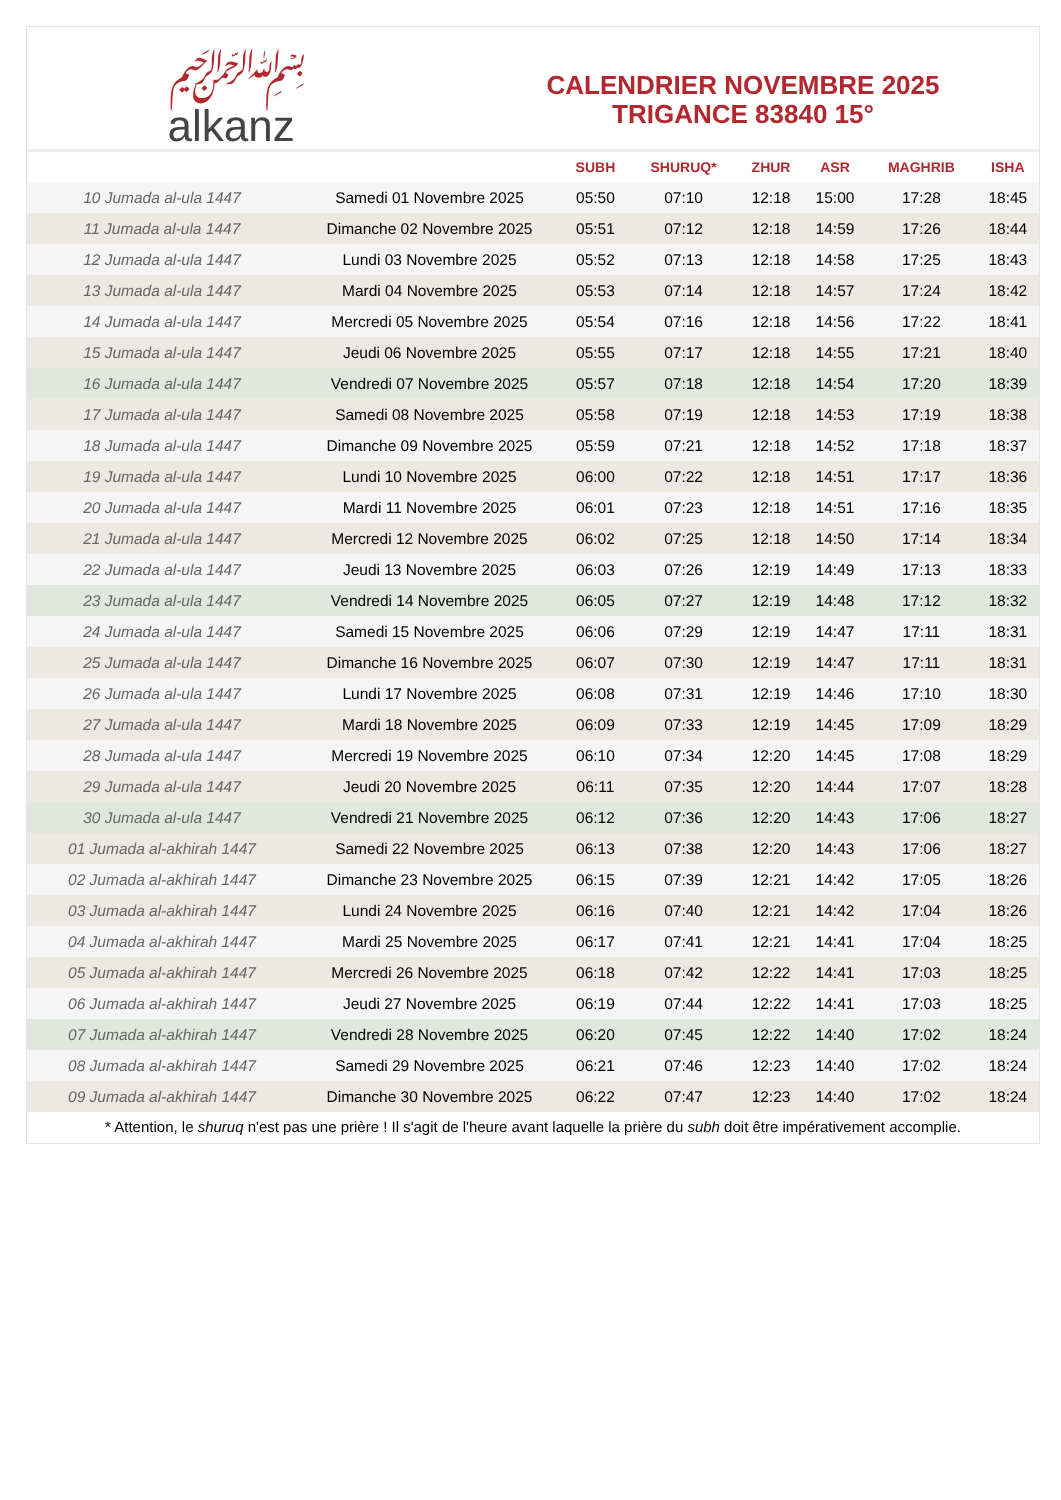﷽
alkanz
CALENDRIER NOVEMBRE 2025
TRIGANCE 83840 15°
| | | SUBH | SHURUQ* | ZHUR | ASR | MAGHRIB | ISHA |
| --- | --- | --- | --- | --- | --- | --- | --- |
| 10 Jumada al-ula 1447 | Samedi 01 Novembre 2025 | 05:50 | 07:10 | 12:18 | 15:00 | 17:28 | 18:45 |
| 11 Jumada al-ula 1447 | Dimanche 02 Novembre 2025 | 05:51 | 07:12 | 12:18 | 14:59 | 17:26 | 18:44 |
| 12 Jumada al-ula 1447 | Lundi 03 Novembre 2025 | 05:52 | 07:13 | 12:18 | 14:58 | 17:25 | 18:43 |
| 13 Jumada al-ula 1447 | Mardi 04 Novembre 2025 | 05:53 | 07:14 | 12:18 | 14:57 | 17:24 | 18:42 |
| 14 Jumada al-ula 1447 | Mercredi 05 Novembre 2025 | 05:54 | 07:16 | 12:18 | 14:56 | 17:22 | 18:41 |
| 15 Jumada al-ula 1447 | Jeudi 06 Novembre 2025 | 05:55 | 07:17 | 12:18 | 14:55 | 17:21 | 18:40 |
| 16 Jumada al-ula 1447 | Vendredi 07 Novembre 2025 | 05:57 | 07:18 | 12:18 | 14:54 | 17:20 | 18:39 |
| 17 Jumada al-ula 1447 | Samedi 08 Novembre 2025 | 05:58 | 07:19 | 12:18 | 14:53 | 17:19 | 18:38 |
| 18 Jumada al-ula 1447 | Dimanche 09 Novembre 2025 | 05:59 | 07:21 | 12:18 | 14:52 | 17:18 | 18:37 |
| 19 Jumada al-ula 1447 | Lundi 10 Novembre 2025 | 06:00 | 07:22 | 12:18 | 14:51 | 17:17 | 18:36 |
| 20 Jumada al-ula 1447 | Mardi 11 Novembre 2025 | 06:01 | 07:23 | 12:18 | 14:51 | 17:16 | 18:35 |
| 21 Jumada al-ula 1447 | Mercredi 12 Novembre 2025 | 06:02 | 07:25 | 12:18 | 14:50 | 17:14 | 18:34 |
| 22 Jumada al-ula 1447 | Jeudi 13 Novembre 2025 | 06:03 | 07:26 | 12:19 | 14:49 | 17:13 | 18:33 |
| 23 Jumada al-ula 1447 | Vendredi 14 Novembre 2025 | 06:05 | 07:27 | 12:19 | 14:48 | 17:12 | 18:32 |
| 24 Jumada al-ula 1447 | Samedi 15 Novembre 2025 | 06:06 | 07:29 | 12:19 | 14:47 | 17:11 | 18:31 |
| 25 Jumada al-ula 1447 | Dimanche 16 Novembre 2025 | 06:07 | 07:30 | 12:19 | 14:47 | 17:11 | 18:31 |
| 26 Jumada al-ula 1447 | Lundi 17 Novembre 2025 | 06:08 | 07:31 | 12:19 | 14:46 | 17:10 | 18:30 |
| 27 Jumada al-ula 1447 | Mardi 18 Novembre 2025 | 06:09 | 07:33 | 12:19 | 14:45 | 17:09 | 18:29 |
| 28 Jumada al-ula 1447 | Mercredi 19 Novembre 2025 | 06:10 | 07:34 | 12:20 | 14:45 | 17:08 | 18:29 |
| 29 Jumada al-ula 1447 | Jeudi 20 Novembre 2025 | 06:11 | 07:35 | 12:20 | 14:44 | 17:07 | 18:28 |
| 30 Jumada al-ula 1447 | Vendredi 21 Novembre 2025 | 06:12 | 07:36 | 12:20 | 14:43 | 17:06 | 18:27 |
| 01 Jumada al-akhirah 1447 | Samedi 22 Novembre 2025 | 06:13 | 07:38 | 12:20 | 14:43 | 17:06 | 18:27 |
| 02 Jumada al-akhirah 1447 | Dimanche 23 Novembre 2025 | 06:15 | 07:39 | 12:21 | 14:42 | 17:05 | 18:26 |
| 03 Jumada al-akhirah 1447 | Lundi 24 Novembre 2025 | 06:16 | 07:40 | 12:21 | 14:42 | 17:04 | 18:26 |
| 04 Jumada al-akhirah 1447 | Mardi 25 Novembre 2025 | 06:17 | 07:41 | 12:21 | 14:41 | 17:04 | 18:25 |
| 05 Jumada al-akhirah 1447 | Mercredi 26 Novembre 2025 | 06:18 | 07:42 | 12:22 | 14:41 | 17:03 | 18:25 |
| 06 Jumada al-akhirah 1447 | Jeudi 27 Novembre 2025 | 06:19 | 07:44 | 12:22 | 14:41 | 17:03 | 18:25 |
| 07 Jumada al-akhirah 1447 | Vendredi 28 Novembre 2025 | 06:20 | 07:45 | 12:22 | 14:40 | 17:02 | 18:24 |
| 08 Jumada al-akhirah 1447 | Samedi 29 Novembre 2025 | 06:21 | 07:46 | 12:23 | 14:40 | 17:02 | 18:24 |
| 09 Jumada al-akhirah 1447 | Dimanche 30 Novembre 2025 | 06:22 | 07:47 | 12:23 | 14:40 | 17:02 | 18:24 |
* Attention, le shuruq n'est pas une prière ! Il s'agit de l'heure avant laquelle la prière du subh doit être impérativement accomplie.